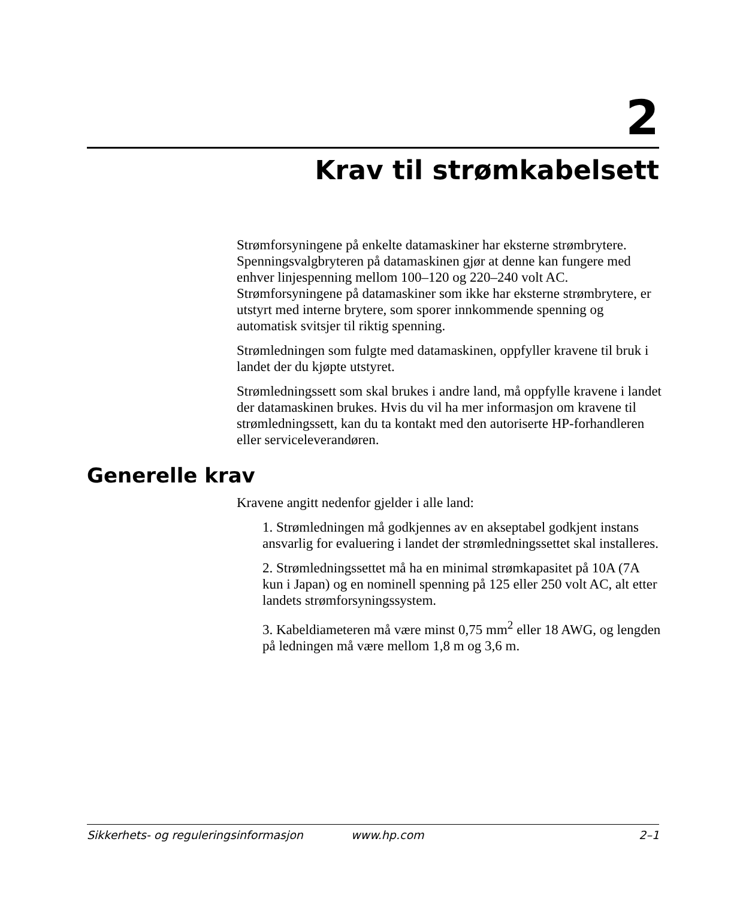2
Krav til strømkabelsett
Strømforsyningene på enkelte datamaskiner har eksterne strømbrytere. Spenningsvalgbryteren på datamaskinen gjør at denne kan fungere med enhver linjespenning mellom 100–120 og 220–240 volt AC. Strømforsyningene på datamaskiner som ikke har eksterne strømbrytere, er utstyrt med interne brytere, som sporer innkommende spenning og automatisk svitsjer til riktig spenning.
Strømledningen som fulgte med datamaskinen, oppfyller kravene til bruk i landet der du kjøpte utstyret.
Strømledningssett som skal brukes i andre land, må oppfylle kravene i landet der datamaskinen brukes. Hvis du vil ha mer informasjon om kravene til strømledningssett, kan du ta kontakt med den autoriserte HP-forhandleren eller serviceleverandøren.
Generelle krav
Kravene angitt nedenfor gjelder i alle land:
1. Strømledningen må godkjennes av en akseptabel godkjent instans ansvarlig for evaluering i landet der strømledningssettet skal installeres.
2. Strømledningssettet må ha en minimal strømkapasitet på 10A (7A kun i Japan) og en nominell spenning på 125 eller 250 volt AC, alt etter landets strømforsyningssystem.
3. Kabeldiameteren må være minst 0,75 mm<sup>2</sup> eller 18 AWG, og lengden på ledningen må være mellom 1,8 m og 3,6 m.
Sikkerhets- og reguleringsinformasjon www.hp.com 2–1